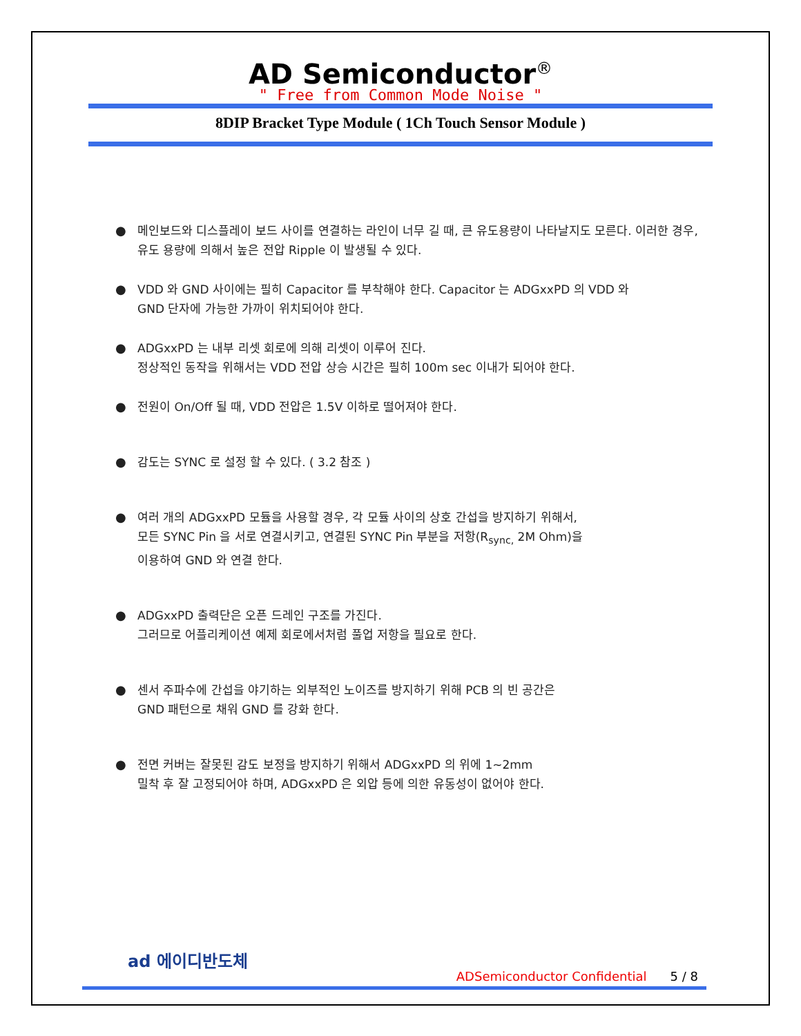AD Semiconductor<sup>®</sup>
" Free from Common Mode Noise "
8DIP Bracket Type Module ( 1Ch Touch Sensor Module )
● 메인보드와 디스플레이 보드 사이를 연결하는 라인이 너무 길 때, 큰 유도용량이 나타날지도 모른다. 이러한 경우, 유도 용량에 의해서 높은 전압 Ripple 이 발생될 수 있다.
● VDD 와 GND 사이에는 필히 Capacitor 를 부착해야 한다. Capacitor 는 ADGxxPD 의 VDD 와
GND 단자에 가능한 가까이 위치되어야 한다.
● ADGxxPD 는 내부 리셋 회로에 의해 리셋이 이루어 진다.
정상적인 동작을 위해서는 VDD 전압 상승 시간은 필히 100m sec 이내가 되어야 한다.
● 전원이 On/Off 될 때, VDD 전압은 1.5V 이하로 떨어져야 한다.
● 감도는 SYNC 로 설정 할 수 있다. ( 3.2 참조 )
● 여러 개의 ADGxxPD 모듈을 사용할 경우, 각 모듈 사이의 상호 간섭을 방지하기 위해서,
모든 SYNC Pin 을 서로 연결시키고, 연결된 SYNC Pin 부분을 저항(R<sub>sync,</sub> 2M Ohm)을
이용하여 GND 와 연결 한다.
● ADGxxPD 출력단은 오픈 드레인 구조를 가진다.
그러므로 어플리케이션 예제 회로에서처럼 풀업 저항을 필요로 한다.
● 센서 주파수에 간섭을 야기하는 외부적인 노이즈를 방지하기 위해 PCB 의 빈 공간은
GND 패턴으로 채워 GND 를 강화 한다.
● 전면 커버는 잘못된 감도 보정을 방지하기 위해서 ADGxxPD 의 위에 1~2mm
밀착 후 잘 고정되어야 하며, ADGxxPD 은 외압 등에 의한 유동성이 없어야 한다.
ad 에이디반도체
ADSemiconductor Confidential 5 / 8